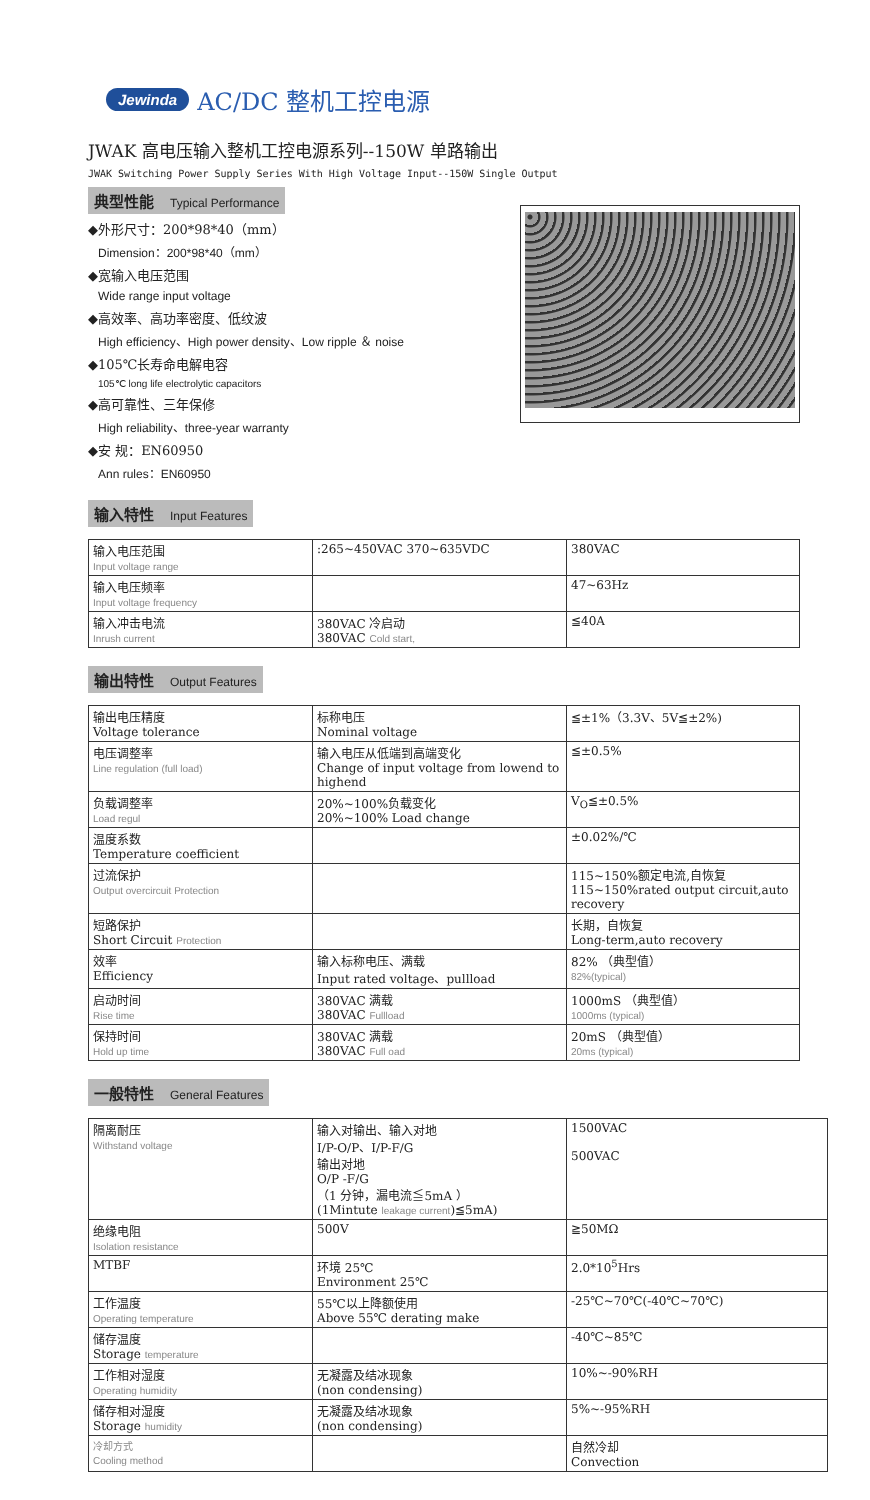Jewinda AC/DC 整机工控电源
JWAK 高电压输入整机工控电源系列--150W 单路输出
JWAK Switching Power Supply Series With High Voltage Input--150W Single Output
典型性能 Typical Performance
◆外形尺寸：200*98*40（mm）
Dimension：200*98*40（mm）
◆宽输入电压范围
Wide range input voltage
◆高效率、高功率密度、低纹波
High efficiency、High power density、Low ripple ＆ noise
◆105℃长寿命电解电容
105℃ long life electrolytic capacitors
◆高可靠性、三年保修
High reliability、three-year warranty
◆安 规：EN60950
Ann rules：EN60950
输入特性 Input Features
| 输入电压范围 Input voltage range | :265~450VAC 370~635VDC | 380VAC |
| 输入电压频率 Input voltage frequency | | 47~63Hz |
| 输入冲击电流 Inrush current | 380VAC 冷启动 380VAC Cold start, | ≦40A |
输出特性 Output Features
| 输出电压精度 Voltage tolerance | 标称电压 Nominal voltage | ≦±1%（3.3V、5V≦±2%) |
| 电压调整率 Line regulation (full load) | 输入电压从低端到高端变化 Change of input voltage from lowend to highend | ≦±0.5% |
| 负载调整率 Load regul | 20%~100%负载变化 20%~100% Load change | V<sub>O</sub>≦±0.5% |
| 温度系数 Temperature coefficient | | ±0.02%/℃ |
| 过流保护 Output overcircuit Protection | | 115~150%额定电流,自恢复 115~150%rated output circuit,auto recovery |
| 短路保护 Short Circuit Protection | | 长期，自恢复 Long-term,auto recovery |
| 效率 Efficiency | 输入标称电压、满载 Input rated voltage、pullload | 82% （典型值） 82%(typical) |
| 启动时间 Rise time | 380VAC 满载 380VAC Fullload | 1000mS （典型值） 1000ms (typical) |
| 保持时间 Hold up time | 380VAC 满载 380VAC Full oad | 20mS （典型值） 20ms (typical) |
一般特性 General Features
| 隔离耐压 Withstand voltage | 输入对输出、输入对地 I/P-O/P、I/P-F/G 输出对地 O/P -F/G （1 分钟，漏电流≦5mA ） (1Mintute leakage current )≦5mA) | 1500VAC 500VAC |
| 绝缘电阻 Isolation resistance | 500V | ≧50MΩ |
| MTBF | 环境 25℃ Environment 25℃ | 2.0*10<sup>5</sup>Hrs |
| 工作温度 Operating temperature | 55℃以上降额使用 Above 55℃ derating make | -25℃~70℃(-40℃~70℃) |
| 储存温度 Storage temperature | | -40℃~85℃ |
| 工作相对湿度 Operating humidity | 无凝露及结冰现象 (non condensing) | 10%~-90%RH |
| 储存相对湿度 Storage humidity | 无凝露及结冰现象 (non condensing) | 5%~-95%RH |
| 冷却方式 Cooling method | | 自然冷却 Convection |